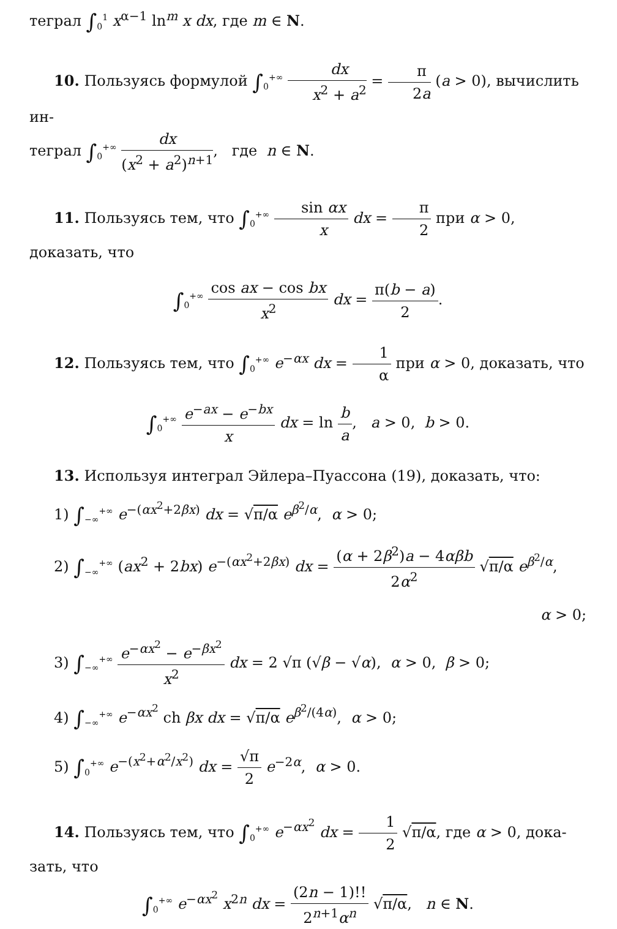теграл ∫<sub>0</sub><sup>1</sup> x<sup>α−1</sup> ln<sup>m</sup> x dx, где m ∈ N.
10. Пользуясь формулой ∫<sub>0</sub><sup>+∞</sup> dx x<sup>2</sup> + a<sup>2</sup> = π 2a (a > 0), вычислить ин-
теграл ∫<sub>0</sub><sup>+∞</sup> dx (x<sup>2</sup> + a<sup>2</sup>)<sup>n+1</sup>, где n ∈ N.
11. Пользуясь тем, что ∫<sub>0</sub><sup>+∞</sup> sin αx x dx = π 2 при α > 0, доказать, что
∫<sub>0</sub><sup>+∞</sup> cos ax − cos bx x<sup>2</sup> dx = π(b − a) 2.
12. Пользуясь тем, что ∫<sub>0</sub><sup>+∞</sup> e<sup>−αx</sup> dx = 1 α при α > 0, доказать, что
∫<sub>0</sub><sup>+∞</sup> e<sup>−ax</sup> − e<sup>−bx</sup> x dx = ln b a, a > 0, b > 0.
13. Используя интеграл Эйлера–Пуассона (19), доказать, что:
1) ∫<sub>−∞</sub><sup>+∞</sup> e<sup>−(αx<sup>2</sup>+2βx)</sup> dx = √π/α e<sup>β<sup>2</sup>/α</sup>, α > 0;
2) ∫<sub>−∞</sub><sup>+∞</sup> (ax<sup>2</sup> + 2bx) e<sup>−(αx<sup>2</sup>+2βx)</sup> dx = (α + 2β<sup>2</sup>)a − 4αβb 2α<sup>2</sup> √π/α e<sup>β<sup>2</sup>/α</sup>,
α > 0;
3) ∫<sub>−∞</sub><sup>+∞</sup> e<sup>−αx<sup>2</sup></sup> − e<sup>−βx<sup>2</sup></sup> x<sup>2</sup> dx = 2 √π (√β − √α), α > 0, β > 0;
4) ∫<sub>−∞</sub><sup>+∞</sup> e<sup>−αx<sup>2</sup></sup> ch βx dx = √π/α e<sup>β<sup>2</sup>/(4α)</sup>, α > 0;
5) ∫<sub>0</sub><sup>+∞</sup> e<sup>−(x<sup>2</sup>+α<sup>2</sup>/x<sup>2</sup>)</sup> dx = √π 2 e<sup>−2α</sup>, α > 0.
14. Пользуясь тем, что ∫<sub>0</sub><sup>+∞</sup> e<sup>−αx<sup>2</sup></sup> dx = 1 2 √π/α, где α > 0, дока-
зать, что
∫<sub>0</sub><sup>+∞</sup> e<sup>−αx<sup>2</sup></sup> x<sup>2n</sup> dx = (2n − 1)!! 2<sup>n+1</sup>α<sup>n</sup> √π/α, n ∈ N.